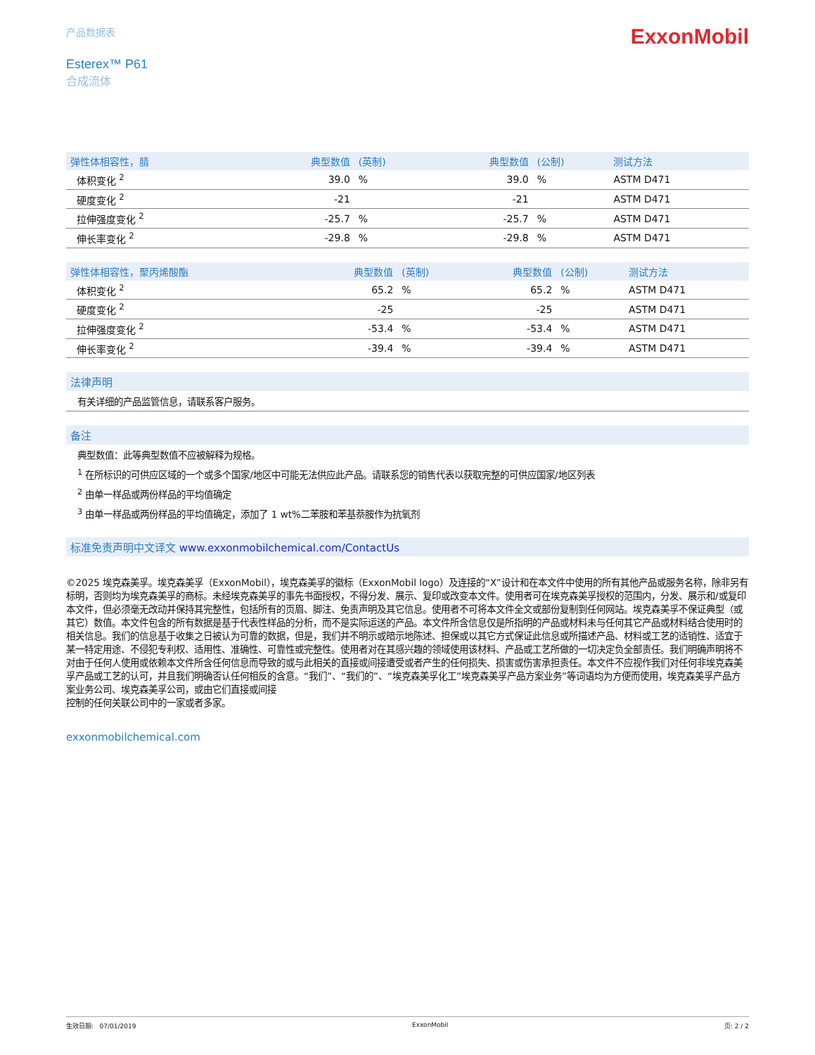产品数据表
ExxonMobil
Esterex™ P61
合成流体
| 弹性体相容性，腈 | 典型数值 | (英制) | 典型数值 | (公制) | 测试方法 |
| --- | --- | --- | --- | --- | --- |
| 体积变化 <sup>2</sup> | 39.0 | % | 39.0 | % | ASTM D471 |
| 硬度变化 <sup>2</sup> | -21 | | -21 | | ASTM D471 |
| 拉伸强度变化 <sup>2</sup> | -25.7 | % | -25.7 | % | ASTM D471 |
| 伸长率变化 <sup>2</sup> | -29.8 | % | -29.8 | % | ASTM D471 |
| 弹性体相容性，聚丙烯酸酯 | 典型数值 | (英制) | 典型数值 | (公制) | 测试方法 |
| --- | --- | --- | --- | --- | --- |
| 体积变化 <sup>2</sup> | 65.2 | % | 65.2 | % | ASTM D471 |
| 硬度变化 <sup>2</sup> | -25 | | -25 | | ASTM D471 |
| 拉伸强度变化 <sup>2</sup> | -53.4 | % | -53.4 | % | ASTM D471 |
| 伸长率变化 <sup>2</sup> | -39.4 | % | -39.4 | % | ASTM D471 |
法律声明
有关详细的产品监管信息，请联系客户服务。
备注
典型数值：此等典型数值不应被解释为规格。
<sup>1</sup> 在所标识的可供应区域的一个或多个国家/地区中可能无法供应此产品。请联系您的销售代表以获取完整的可供应国家/地区列表
<sup>2</sup> 由单一样品或两份样品的平均值确定
<sup>3</sup> 由单一样品或两份样品的平均值确定，添加了 1 wt%二苯胺和苯基萘胺作为抗氧剂
标准免责声明中文译文 www.exxonmobilchemical.com/ContactUs
©2025 埃克森美孚。埃克森美孚（ExxonMobil），埃克森美孚的徽标（ExxonMobil logo）及连接的“X”设计和在本文件中使用的所有其他产品或服务名称，除非另有标明，否则均为埃克森美孚的商标。未经埃克森美孚的事先书面授权，不得分发、展示、复印或改变本文件。使用者可在埃克森美孚授权的范围内，分发、展示和/或复印本文件，但必须毫无改动并保持其完整性，包括所有的页眉、脚注、免责声明及其它信息。使用者不可将本文件全文或部份复制到任何网站。埃克森美孚不保证典型（或其它）数值。本文件包含的所有数据是基于代表性样品的分析，而不是实际运送的产品。本文件所含信息仅是所指明的产品或材料未与任何其它产品或材料结合使用时的相关信息。我们的信息基于收集之日被认为可靠的数据，但是，我们并不明示或暗示地陈述、担保或以其它方式保证此信息或所描述产品、材料或工艺的适销性、适宜于某一特定用途、不侵犯专利权、适用性、准确性、可靠性或完整性。使用者对在其感兴趣的领域使用该材料、产品或工艺所做的一切决定负全部责任。我们明确声明将不对由于任何人使用或依赖本文件所含任何信息而导致的或与此相关的直接或间接遭受或者产生的任何损失、损害或伤害承担责任。本文件不应视作我们对任何非埃克森美孚产品或工艺的认可，并且我们明确否认任何相反的含意。“我们”、“我们的”、“埃克森美孚化工”埃克森美孚产品方案业务”等词语均为方便而使用，埃克森美孚产品方案业务公司、埃克森美孚公司，或由它们直接或间接
控制的任何关联公司中的一家或者多家。
exxonmobilchemical.com
生效日期: 07/01/2019 ExxonMobil 页: 2 / 2